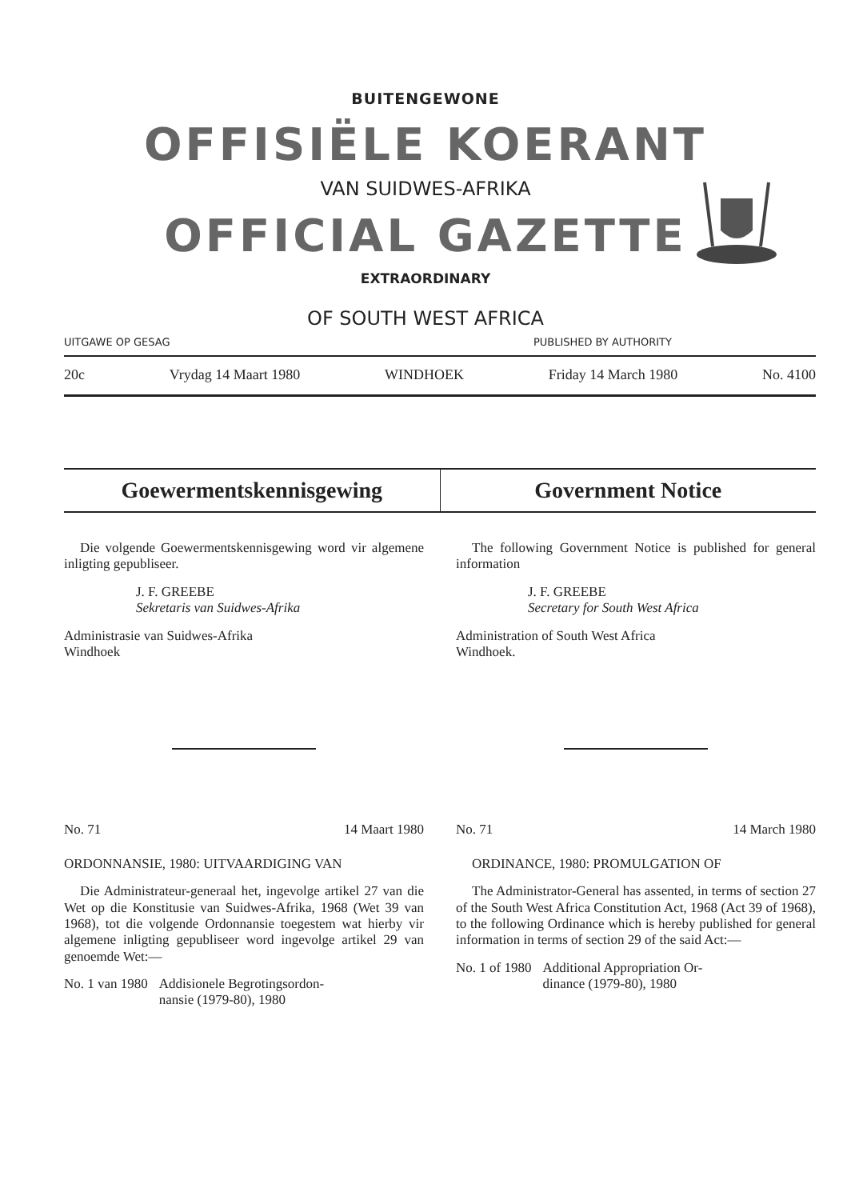BUITENGEWONE
OFFISIËLE KOERANT
VAN SUIDWES-AFRIKA
OFFICIAL GAZETTE
EXTRAORDINARY
OF SOUTH WEST AFRICA
UITGAWE OP GESAG PUBLISHED BY AUTHORITY
20c Vrydag 14 Maart 1980 WINDHOEK Friday 14 March 1980 No. 4100
Goewermentskennisgewing Government Notice
Die volgende Goewermentskennisgewing word vir algemene inligting gepubliseer.
J. F. GREEBE
Sekretaris van Suidwes-Afrika
Administrasie van Suidwes-Afrika
Windhoek
No. 71 14 Maart 1980
ORDONNANSIE, 1980: UITVAARDIGING VAN
Die Administrateur-generaal het, ingevolge artikel 27 van die Wet op die Konstitusie van Suidwes-Afrika, 1968 (Wet 39 van 1968), tot die volgende Ordonnansie toegestem wat hierby vir algemene inligting gepubliseer word ingevolge artikel 29 van genoemde Wet:—
No. 1 van 1980 Addisionele Begrotingsordon-
nansie (1979-80), 1980
The following Government Notice is published for general information
J. F. GREEBE
Secretary for South West Africa
Administration of South West Africa
Windhoek.
No. 71 14 March 1980
ORDINANCE, 1980: PROMULGATION OF
The Administrator-General has assented, in terms of section 27 of the South West Africa Constitution Act, 1968 (Act 39 of 1968), to the following Ordinance which is hereby published for general information in terms of section 29 of the said Act:—
No. 1 of 1980 Additional Appropriation Or-
dinance (1979-80), 1980